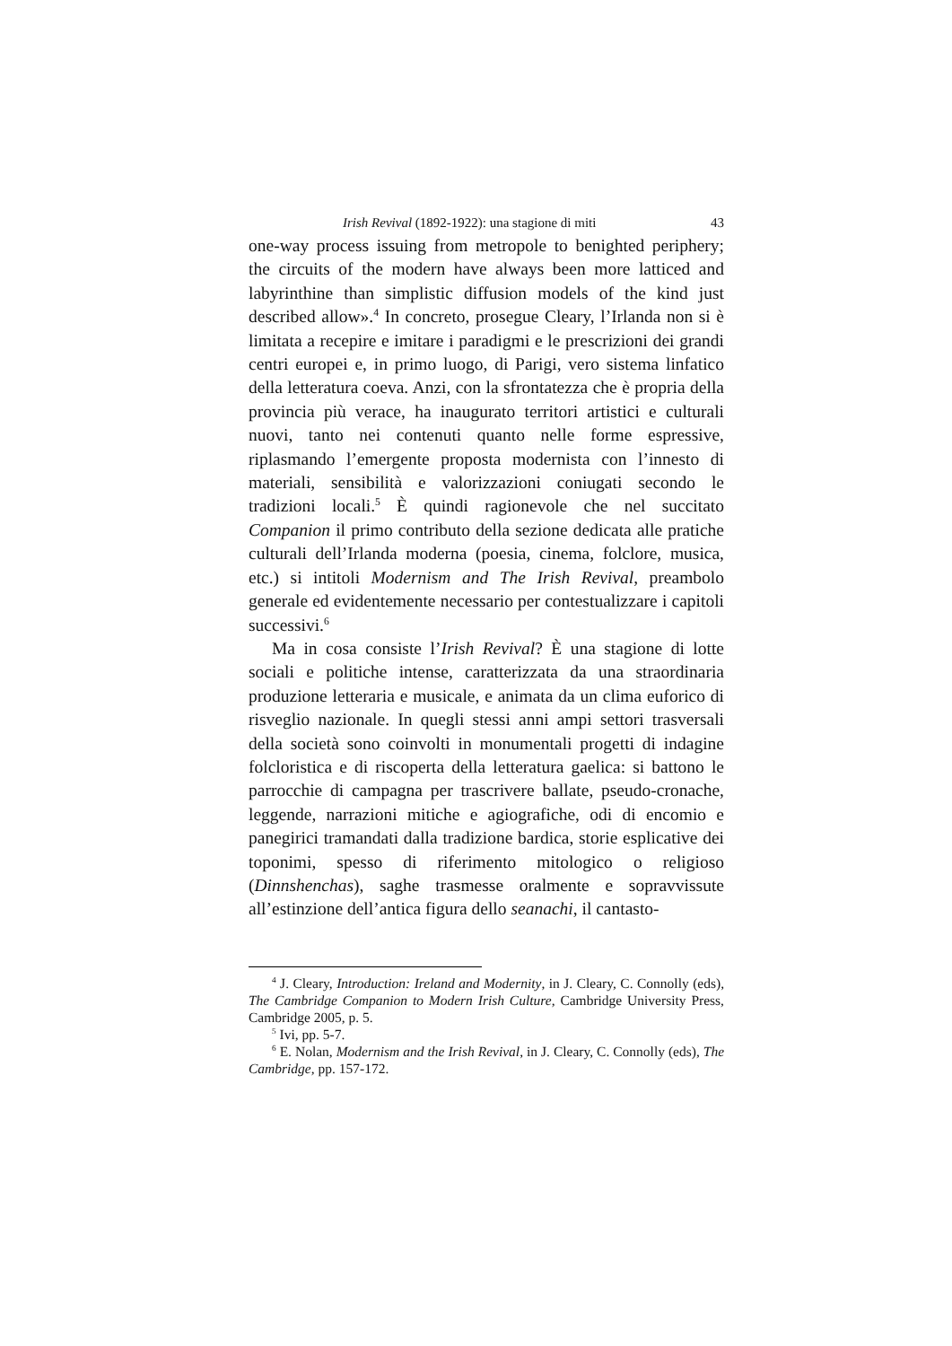Irish Revival (1892-1922): una stagione di miti 43
one-way process issuing from metropole to benighted periphery; the circuits of the modern have always been more latticed and labyrinthine than simplistic diffusion models of the kind just described allow».<sup>4</sup> In concreto, prosegue Cleary, l’Irlanda non si è limitata a recepire e imitare i paradigmi e le prescrizioni dei grandi centri europei e, in primo luogo, di Parigi, vero sistema linfatico della letteratura coeva. Anzi, con la sfrontatezza che è propria della provincia più verace, ha inaugurato territori artistici e culturali nuovi, tanto nei contenuti quanto nelle forme espressive, riplasmando l’emergente proposta modernista con l’innesto di materiali, sensibilità e valorizzazioni coniugati secondo le tradizioni locali.<sup>5</sup> È quindi ragionevole che nel succitato Companion il primo contributo della sezione dedicata alle pratiche culturali dell’Irlanda moderna (poesia, cinema, folclore, musica, etc.) si intitoli Modernism and The Irish Revival, preambolo generale ed evidentemente necessario per contestualizzare i capitoli successivi.<sup>6</sup>
Ma in cosa consiste l’Irish Revival? È una stagione di lotte sociali e politiche intense, caratterizzata da una straordinaria produzione letteraria e musicale, e animata da un clima euforico di risveglio nazionale. In quegli stessi anni ampi settori trasversali della società sono coinvolti in monumentali progetti di indagine folcloristica e di riscoperta della letteratura gaelica: si battono le parrocchie di campagna per trascrivere ballate, pseudo-cronache, leggende, narrazioni mitiche e agiografiche, odi di encomio e panegirici tramandati dalla tradizione bardica, storie esplicative dei toponimi, spesso di riferimento mitologico o religioso (Dinnshenchas), saghe trasmesse oralmente e sopravvissute all’estinzione dell’antica figura dello seanachi, il cantasto-
<sup>4</sup> J. Cleary, Introduction: Ireland and Modernity, in J. Cleary, C. Connolly (eds), The Cambridge Companion to Modern Irish Culture, Cambridge University Press, Cambridge 2005, p. 5.
<sup>5</sup> Ivi, pp. 5-7.
<sup>6</sup> E. Nolan, Modernism and the Irish Revival, in J. Cleary, C. Connolly (eds), The Cambridge, pp. 157-172.